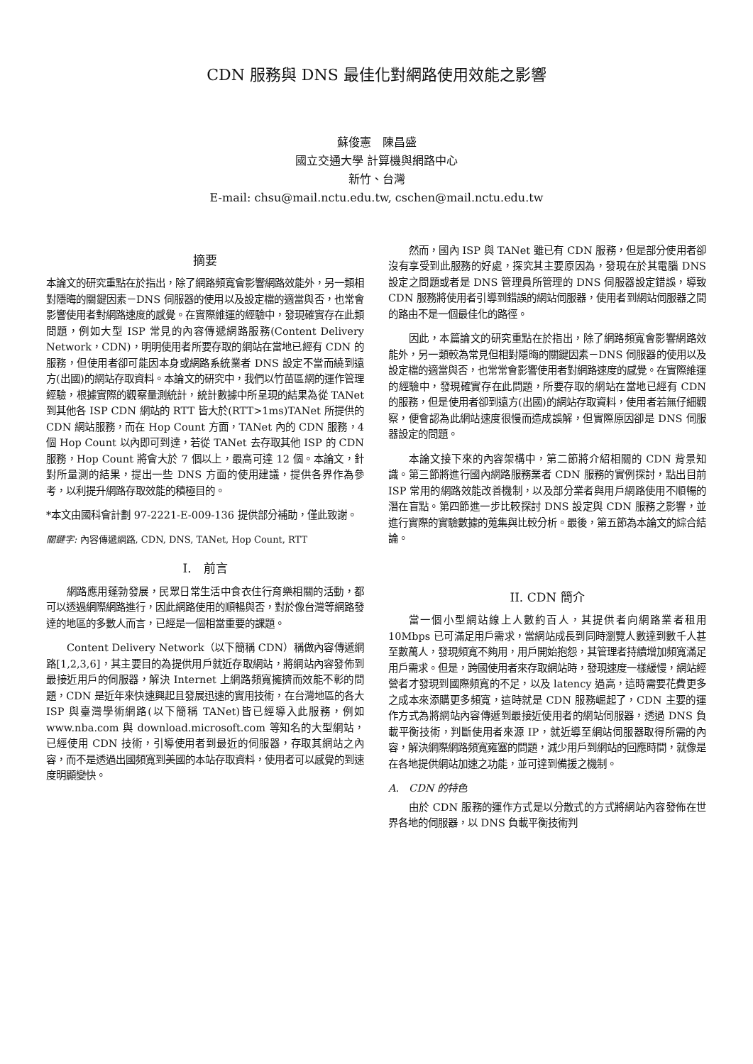CDN 服務與 DNS 最佳化對網路使用效能之影響
蘇俊憲　陳昌盛
國立交通大學 計算機與網路中心
新竹、台灣
E-mail: chsu@mail.nctu.edu.tw, cschen@mail.nctu.edu.tw
摘要
本論文的研究重點在於指出，除了網路頻寬會影響網路效能外，另一類相對隱晦的關鍵因素－DNS 伺服器的使用以及設定檔的適當與否，也常會影響使用者對網路速度的感覺。在實際維運的經驗中，發現確實存在此類問題，例如大型 ISP 常見的內容傳遞網路服務(Content Delivery Network，CDN)，明明使用者所要存取的網站在當地已經有 CDN 的服務，但使用者卻可能因本身或網路系統業者 DNS 設定不當而繞到遠方(出國)的網站存取資料。本論文的研究中，我們以竹苗區網的運作管理經驗，根據實際的觀察量測統計，統計數據中所呈現的結果為從 TANet 到其他各 ISP CDN 網站的 RTT 皆大於(RTT>1ms)TANet 所提供的 CDN 網站服務，而在 Hop Count 方面，TANet 內的 CDN 服務，4 個 Hop Count 以內即可到達，若從 TANet 去存取其他 ISP 的 CDN 服務，Hop Count 將會大於 7 個以上，最高可達 12 個。本論文，針對所量測的結果，提出一些 DNS 方面的使用建議，提供各界作為參考，以利提升網路存取效能的積極目的。
*本文由國科會計劃 97-2221-E-009-136 提供部分補助，僅此致謝。
關鍵字: 內容傳遞網路, CDN, DNS, TANet, Hop Count, RTT
I.　前言
網路應用蓬勃發展，民眾日常生活中食衣住行育樂相關的活動，都可以透過網際網路進行，因此網路使用的順暢與否，對於像台灣等網路發達的地區的多數人而言，已經是一個相當重要的課題。
Content Delivery Network（以下簡稱 CDN）稱做內容傳遞網路[1,2,3,6]，其主要目的為提供用戶就近存取網站，將網站內容發佈到最接近用戶的伺服器，解決 Internet 上網路頻寬擁擠而效能不彰的問題，CDN 是近年來快速興起且發展迅速的實用技術，在台灣地區的各大 ISP 與臺灣學術網路(以下簡稱 TANet)皆已經導入此服務，例如 www.nba.com 與 download.microsoft.com 等知名的大型網站，已經使用 CDN 技術，引導使用者到最近的伺服器，存取其網站之內容，而不是透過出國頻寬到美國的本站存取資料，使用者可以感覺的到速度明顯變快。
然而，國內 ISP 與 TANet 雖已有 CDN 服務，但是部分使用者卻沒有享受到此服務的好處，探究其主要原因為，發現在於其電腦 DNS 設定之問題或者是 DNS 管理員所管理的 DNS 伺服器設定錯誤，導致 CDN 服務將使用者引導到錯誤的網站伺服器，使用者到網站伺服器之間的路由不是一個最佳化的路徑。
因此，本篇論文的研究重點在於指出，除了網路頻寬會影響網路效能外，另一類較為常見但相對隱晦的關鍵因素－DNS 伺服器的使用以及設定檔的適當與否，也常常會影響使用者對網路速度的感覺。在實際維運的經驗中，發現確實存在此問題，所要存取的網站在當地已經有 CDN 的服務，但是使用者卻到遠方(出國)的網站存取資料，使用者若無仔細觀察，便會認為此網站速度很慢而造成誤解，但實際原因卻是 DNS 伺服器設定的問題。
本論文接下來的內容架構中，第二節將介紹相關的 CDN 背景知識。第三節將進行國內網路服務業者 CDN 服務的實例探討，點出目前 ISP 常用的網路效能改善機制，以及部分業者與用戶網路使用不順暢的潛在盲點。第四節進一步比較探討 DNS 設定與 CDN 服務之影響，並進行實際的實驗數據的蒐集與比較分析。最後，第五節為本論文的綜合結論。
II. CDN 簡介
當一個小型網站線上人數約百人，其提供者向網路業者租用 10Mbps 已可滿足用戶需求，當網站成長到同時瀏覽人數達到數千人甚至數萬人，發現頻寬不夠用，用戶開始抱怨，其管理者持續增加頻寬滿足用戶需求。但是，跨國使用者來存取網站時，發現速度一樣緩慢，網站經營者才發現到國際頻寬的不足，以及 latency 過高，這時需要花費更多之成本來添購更多頻寬，這時就是 CDN 服務崛起了，CDN 主要的運作方式為將網站內容傳遞到最接近使用者的網站伺服器，透過 DNS 負載平衡技術，判斷使用者來源 IP，就近導至網站伺服器取得所需的內容，解決網際網路頻寬雍塞的問題，減少用戶到網站的回應時間，就像是在各地提供網站加速之功能，並可達到備援之機制。
A.　CDN 的特色
由於 CDN 服務的運作方式是以分散式的方式將網站內容發佈在世界各地的伺服器，以 DNS 負載平衡技術判